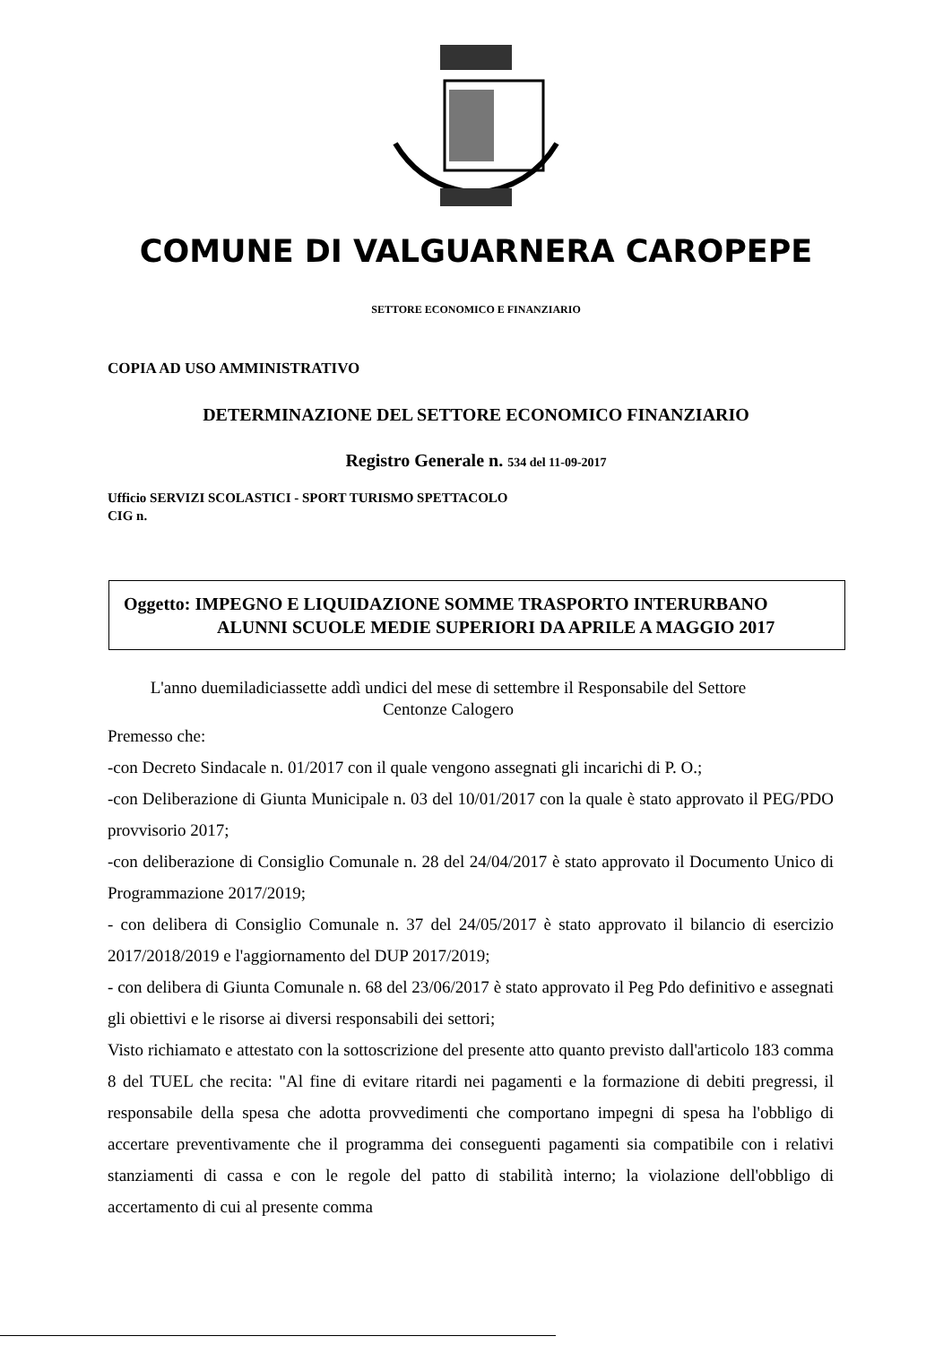COMUNE DI VALGUARNERA CAROPEPE
SETTORE ECONOMICO E FINANZIARIO
COPIA AD USO AMMINISTRATIVO
DETERMINAZIONE DEL SETTORE ECONOMICO FINANZIARIO
Registro Generale n. 534 del 11-09-2017
Ufficio SERVIZI SCOLASTICI - SPORT TURISMO SPETTACOLO
CIG n.
Oggetto: IMPEGNO E LIQUIDAZIONE SOMME TRASPORTO INTERURBANO
ALUNNI SCUOLE MEDIE SUPERIORI DA APRILE A MAGGIO 2017
L'anno duemiladiciassette addì undici del mese di settembre il Responsabile del Settore
Centonze Calogero
Premesso che:
-con Decreto Sindacale n. 01/2017 con il quale vengono assegnati gli incarichi di P. O.;
-con Deliberazione di Giunta Municipale n. 03 del 10/01/2017 con la quale è stato approvato il PEG/PDO provvisorio 2017;
-con deliberazione di Consiglio Comunale n. 28 del 24/04/2017 è stato approvato il Documento Unico di Programmazione 2017/2019;
- con delibera di Consiglio Comunale n. 37 del 24/05/2017 è stato approvato il bilancio di esercizio 2017/2018/2019 e l'aggiornamento del DUP 2017/2019;
- con delibera di Giunta Comunale n. 68 del 23/06/2017 è stato approvato il Peg Pdo definitivo e assegnati gli obiettivi e le risorse ai diversi responsabili dei settori;
Visto richiamato e attestato con la sottoscrizione del presente atto quanto previsto dall'articolo 183 comma 8 del TUEL che recita: "Al fine di evitare ritardi nei pagamenti e la formazione di debiti pregressi, il responsabile della spesa che adotta provvedimenti che comportano impegni di spesa ha l'obbligo di accertare preventivamente che il programma dei conseguenti pagamenti sia compatibile con i relativi stanziamenti di cassa e con le regole del patto di stabilità interno; la violazione dell'obbligo di accertamento di cui al presente comma